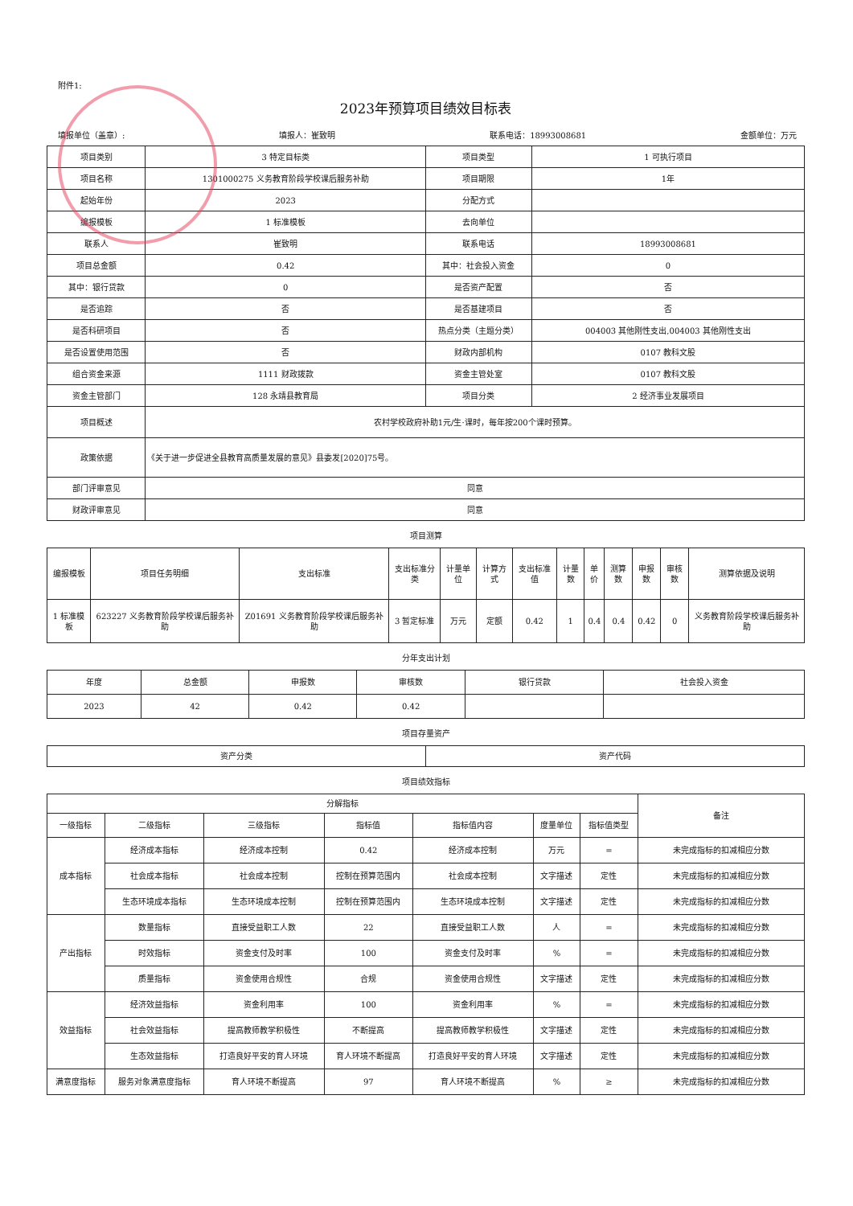附件1:
2023年预算项目绩效目标表
填报单位（盖章）: 填报人：崔致明 联系电话：18993008681 金额单位：万元
| 项目类别 | 3 特定目标类 | 项目类型 | 1 可执行项目 |
| 项目名称 | 1301000275 义务教育阶段学校课后服务补助 | 项目期限 | 1年 |
| 起始年份 | 2023 | 分配方式 | |
| 编报模板 | 1 标准模板 | 去向单位 | |
| 联系人 | 崔致明 | 联系电话 | 18993008681 |
| 项目总金额 | 0.42 | 其中：社会投入资金 | 0 |
| 其中：银行贷款 | 0 | 是否资产配置 | 否 |
| 是否追踪 | 否 | 是否基建项目 | 否 |
| 是否科研项目 | 否 | 热点分类（主题分类） | 004003 其他刚性支出,004003 其他刚性支出 |
| 是否设置使用范围 | 否 | 财政内部机构 | 0107 教科文股 |
| 组合资金来源 | 1111 财政拨款 | 资金主管处室 | 0107 教科文股 |
| 资金主管部门 | 128 永靖县教育局 | 项目分类 | 2 经济事业发展项目 |
| 项目概述 | 农村学校政府补助1元/生·课时，每年按200个课时预算。 | | |
| 政策依据 | 《关于进一步促进全县教育高质量发展的意见》县委发[2020]75号。 | | |
| 部门评审意见 | 同意 | | |
| 财政评审意见 | 同意 | | |
项目测算
| 编报模板 | 项目任务明细 | 支出标准 | 支出标准分类 | 计量单位 | 计算方式 | 支出标准值 | 计量数 | 单价 | 测算数 | 申报数 | 审核数 | 测算依据及说明 |
| 1 标准模板 | 623227 义务教育阶段学校课后服务补助 | Z01691 义务教育阶段学校课后服务补助 | 3 暂定标准 | 万元 | 定额 | 0.42 | 1 | 0.4 | 0.4 | 0.42 | 0 | 义务教育阶段学校课后服务补助 |
分年支出计划
| 年度 | 总金额 | 申报数 | 审核数 | 银行贷款 | 社会投入资金 |
| 2023 | 42 | 0.42 | 0.42 | | |
项目存量资产
| 资产分类 | 资产代码 |
项目绩效指标
| 分解指标 | | | | | | | 备注 |
| 一级指标 | 二级指标 | 三级指标 | 指标值 | 指标值内容 | 度量单位 | 指标值类型 | |
| 成本指标 | 经济成本指标 | 经济成本控制 | 0.42 | 经济成本控制 | 万元 | = | 未完成指标的扣减相应分数 |
| | 社会成本指标 | 社会成本控制 | 控制在预算范围内 | 社会成本控制 | 文字描述 | 定性 | 未完成指标的扣减相应分数 |
| | 生态环境成本指标 | 生态环境成本控制 | 控制在预算范围内 | 生态环境成本控制 | 文字描述 | 定性 | 未完成指标的扣减相应分数 |
| 产出指标 | 数量指标 | 直接受益职工人数 | 22 | 直接受益职工人数 | 人 | = | 未完成指标的扣减相应分数 |
| | 时效指标 | 资金支付及时率 | 100 | 资金支付及时率 | % | = | 未完成指标的扣减相应分数 |
| | 质量指标 | 资金使用合规性 | 合规 | 资金使用合规性 | 文字描述 | 定性 | 未完成指标的扣减相应分数 |
| 效益指标 | 经济效益指标 | 资金利用率 | 100 | 资金利用率 | % | = | 未完成指标的扣减相应分数 |
| | 社会效益指标 | 提高教师教学积极性 | 不断提高 | 提高教师教学积极性 | 文字描述 | 定性 | 未完成指标的扣减相应分数 |
| | 生态效益指标 | 打造良好平安的育人环境 | 育人环境不断提高 | 打造良好平安的育人环境 | 文字描述 | 定性 | 未完成指标的扣减相应分数 |
| 满意度指标 | 服务对象满意度指标 | 育人环境不断提高 | 97 | 育人环境不断提高 | % | ≥ | 未完成指标的扣减相应分数 |